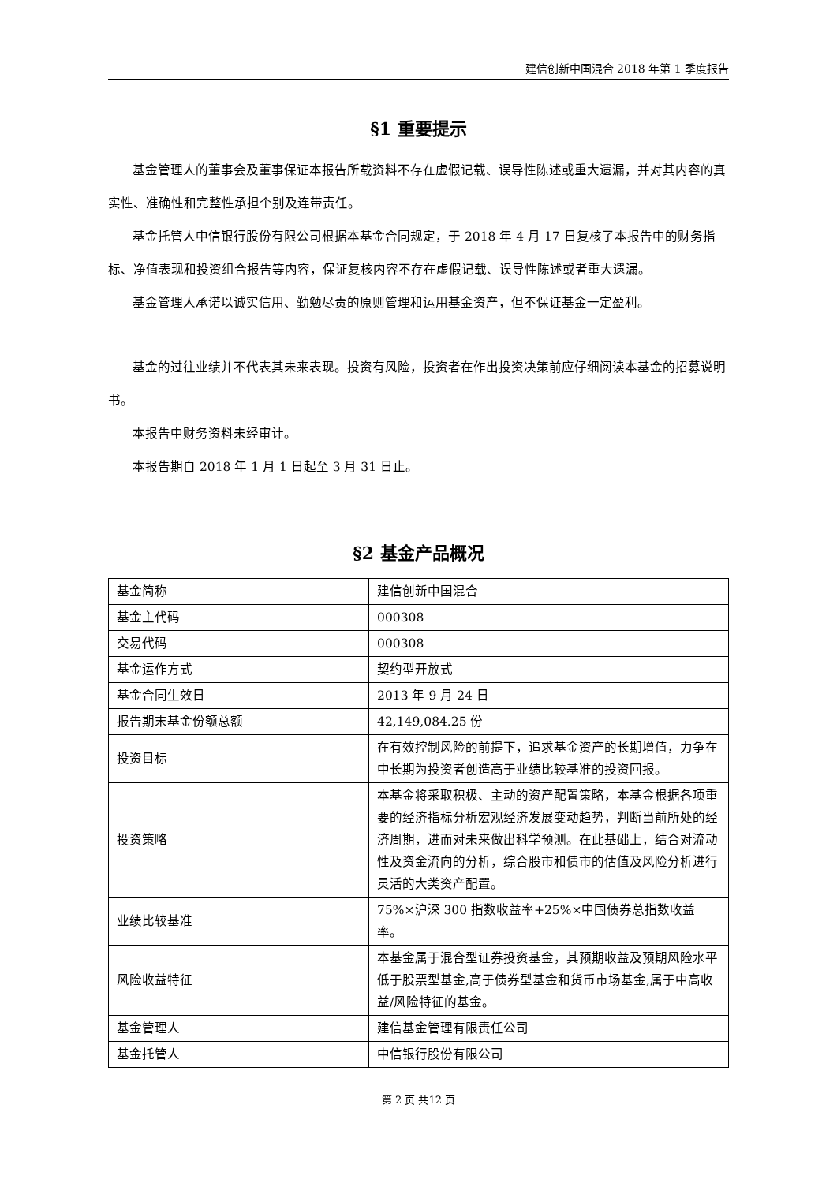建信创新中国混合 2018 年第 1 季度报告
§1 重要提示
基金管理人的董事会及董事保证本报告所载资料不存在虚假记载、误导性陈述或重大遗漏，并对其内容的真实性、准确性和完整性承担个别及连带责任。
基金托管人中信银行股份有限公司根据本基金合同规定，于 2018 年 4 月 17 日复核了本报告中的财务指标、净值表现和投资组合报告等内容，保证复核内容不存在虚假记载、误导性陈述或者重大遗漏。
基金管理人承诺以诚实信用、勤勉尽责的原则管理和运用基金资产，但不保证基金一定盈利。
基金的过往业绩并不代表其未来表现。投资有风险，投资者在作出投资决策前应仔细阅读本基金的招募说明书。
本报告中财务资料未经审计。
本报告期自 2018 年 1 月 1 日起至 3 月 31 日止。
§2 基金产品概况
| 基金简称 | 建信创新中国混合 |
| 基金主代码 | 000308 |
| 交易代码 | 000308 |
| 基金运作方式 | 契约型开放式 |
| 基金合同生效日 | 2013 年 9 月 24 日 |
| 报告期末基金份额总额 | 42,149,084.25 份 |
| 投资目标 | 在有效控制风险的前提下，追求基金资产的长期增值，力争在中长期为投资者创造高于业绩比较基准的投资回报。 |
| 投资策略 | 本基金将采取积极、主动的资产配置策略，本基金根据各项重要的经济指标分析宏观经济发展变动趋势，判断当前所处的经济周期，进而对未来做出科学预测。在此基础上，结合对流动性及资金流向的分析，综合股市和债市的估值及风险分析进行灵活的大类资产配置。 |
| 业绩比较基准 | 75%×沪深 300 指数收益率+25%×中国债券总指数收益率。 |
| 风险收益特征 | 本基金属于混合型证券投资基金，其预期收益及预期风险水平低于股票型基金,高于债券型基金和货币市场基金,属于中高收益/风险特征的基金。 |
| 基金管理人 | 建信基金管理有限责任公司 |
| 基金托管人 | 中信银行股份有限公司 |
第 2 页 共12 页